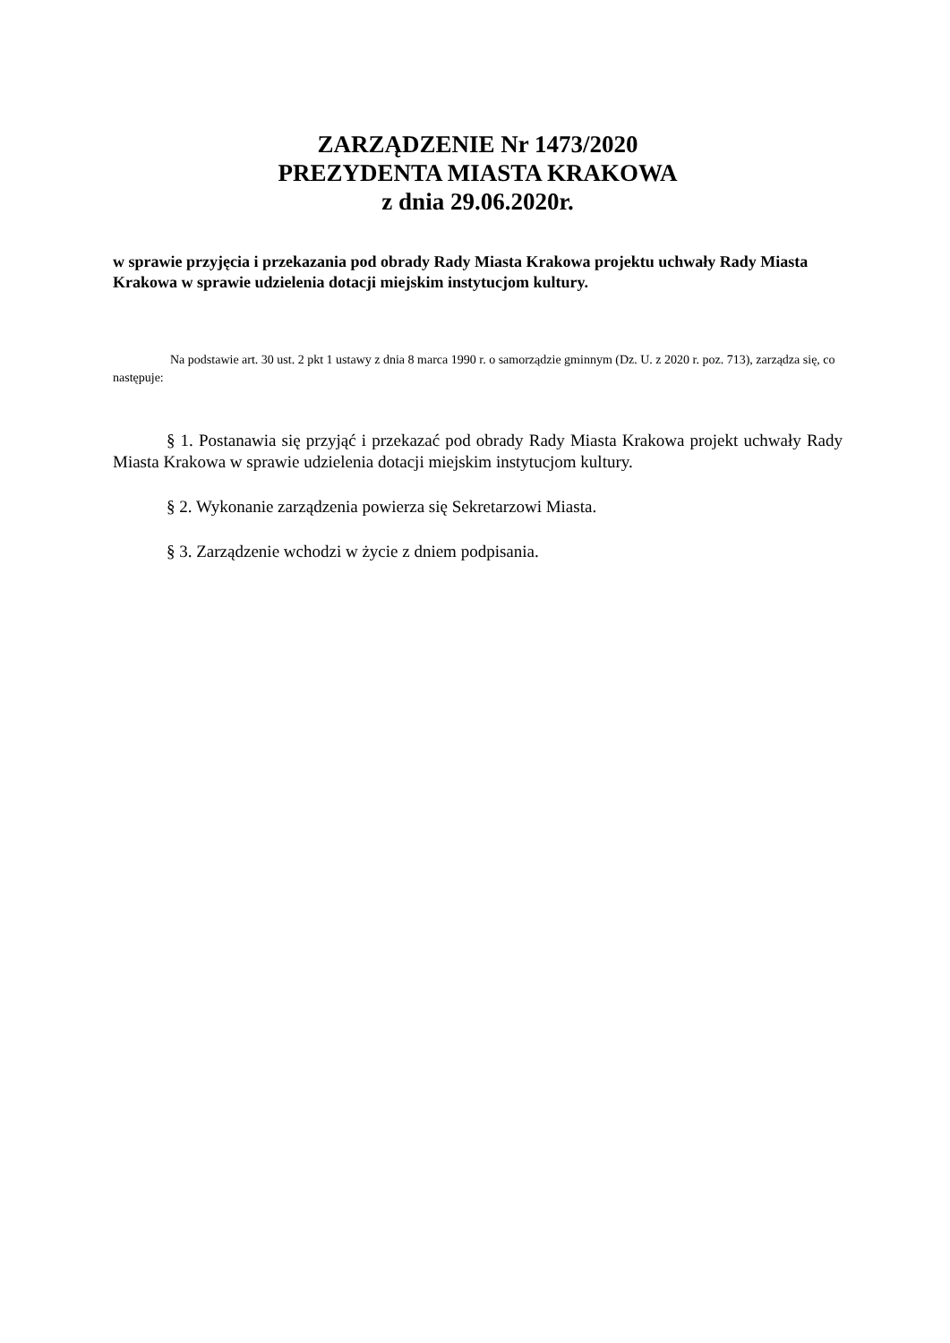ZARZĄDZENIE Nr 1473/2020
PREZYDENTA MIASTA KRAKOWA
z dnia 29.06.2020r.
w sprawie przyjęcia i przekazania pod obrady Rady Miasta Krakowa projektu uchwały Rady Miasta Krakowa w sprawie udzielenia dotacji miejskim instytucjom kultury.
Na podstawie art. 30 ust. 2 pkt 1 ustawy z dnia 8 marca 1990 r. o samorządzie gminnym (Dz. U. z 2020 r. poz. 713), zarządza się, co następuje:
§ 1. Postanawia się przyjąć i przekazać pod obrady Rady Miasta Krakowa projekt uchwały Rady Miasta Krakowa w sprawie udzielenia dotacji miejskim instytucjom kultury.
§ 2. Wykonanie zarządzenia powierza się Sekretarzowi Miasta.
§ 3. Zarządzenie wchodzi w życie z dniem podpisania.